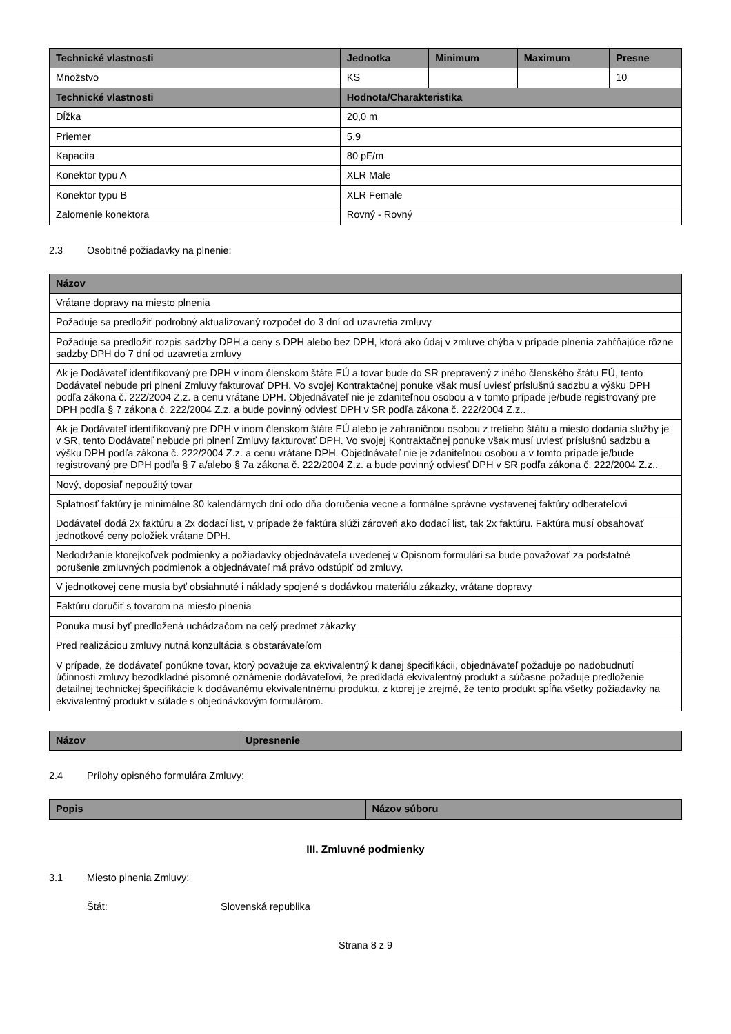| Technické vlastnosti | Jednotka | Minimum | Maximum | Presne |
| --- | --- | --- | --- | --- |
| Množstvo | KS | | | 10 |
| Technické vlastnosti | Hodnota/Charakteristika | | | |
| Dĺžka | 20,0 m | | | |
| Priemer | 5,9 | | | |
| Kapacita | 80 pF/m | | | |
| Konektor typu A | XLR Male | | | |
| Konektor typu B | XLR Female | | | |
| Zalomenie konektora | Rovný - Rovný | | | |
2.3 Osobitné požiadavky na plnenie:
| Názov |
| --- |
| Vrátane dopravy na miesto plnenia |
| Požaduje sa predložiť podrobný aktualizovaný rozpočet do 3 dní od uzavretia zmluvy |
| Požaduje sa predložiť rozpis sadzby DPH a ceny s DPH alebo bez DPH, ktorá ako údaj v zmluve chýba v prípade plnenia zahŕňajúce rôzne sadzby DPH do 7 dní od uzavretia zmluvy |
| Ak je Dodávateľ identifikovaný pre DPH v inom členskom štáte EÚ a tovar bude do SR prepravený z iného členského štátu EÚ, tento Dodávateľ nebude pri plnení Zmluvy fakturovať DPH. Vo svojej Kontraktačnej ponuke však musí uviesť príslušnú sadzbu a výšku DPH podľa zákona č. 222/2004 Z.z. a cenu vrátane DPH. Objednávateľ nie je zdaniteľnou osobou a v tomto prípade je/bude registrovaný pre DPH podľa § 7 zákona č. 222/2004 Z.z. a bude povinný odviesť DPH v SR podľa zákona č. 222/2004 Z.z.. |
| Ak je Dodávateľ identifikovaný pre DPH v inom členskom štáte EÚ alebo je zahraničnou osobou z tretieho štátu a miesto dodania služby je v SR, tento Dodávateľ nebude pri plnení Zmluvy fakturovať DPH. Vo svojej Kontraktačnej ponuke však musí uviesť príslušnú sadzbu a výšku DPH podľa zákona č. 222/2004 Z.z. a cenu vrátane DPH. Objednávateľ nie je zdaniteľnou osobou a v tomto prípade je/bude registrovaný pre DPH podľa § 7 a/alebo § 7a zákona č. 222/2004 Z.z. a bude povinný odviesť DPH v SR podľa zákona č. 222/2004 Z.z.. |
| Nový, doposiaľ nepoužitý tovar |
| Splatnosť faktúry je minimálne 30 kalendárnych dní odo dňa doručenia vecne a formálne správne vystavenej faktúry odberateľovi |
| Dodávateľ dodá 2x faktúru a 2x dodací list, v prípade že faktúra slúži zároveň ako dodací list, tak 2x faktúru. Faktúra musí obsahovať jednotkové ceny položiek vrátane DPH. |
| Nedodržanie ktorejkoľvek podmienky a požiadavky objednávateľa uvedenej v Opisnom formulári sa bude považovať za podstatné porušenie zmluvných podmienok a objednávateľ má právo odstúpiť od zmluvy. |
| V jednotkovej cene musia byť obsiahnuté i náklady spojené s dodávkou materiálu zákazky, vrátane dopravy |
| Faktúru doručiť s tovarom na miesto plnenia |
| Ponuka musí byť predložená uchádzačom na celý predmet zákazky |
| Pred realizáciou zmluvy nutná konzultácia s obstarávateľom |
| V prípade, že dodávateľ ponúkne tovar, ktorý považuje za ekvivalentný k danej špecifikácii, objednávateľ požaduje po nadobudnutí účinnosti zmluvy bezodkladné písomné oznámenie dodávateľovi, že predkladá ekvivalentný produkt a súčasne požaduje predloženie detailnej technickej špecifikácie k dodávanému ekvivalentnému produktu, z ktorej je zrejmé, že tento produkt spĺňa všetky požiadavky na ekvivalentný produkt v súlade s objednávkovým formulárom. |
| Názov | Upresnenie |
| --- | --- |
2.4 Prílohy opisného formulára Zmluvy:
| Popis | Názov súboru |
| --- | --- |
III. Zmluvné podmienky
3.1 Miesto plnenia Zmluvy:
Štát: Slovenská republika
Strana 8 z 9